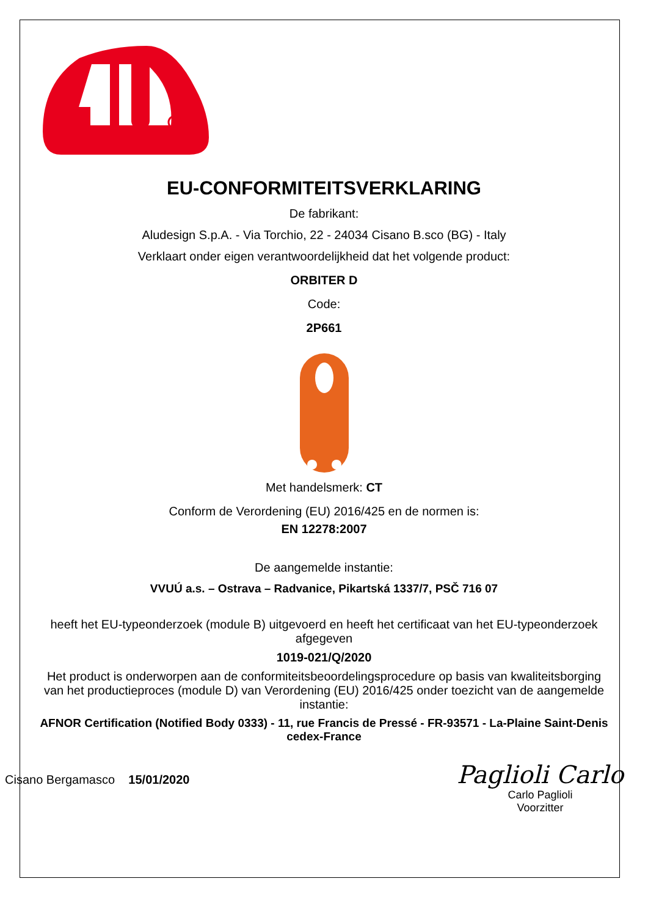EU-CONFORMITEITSVERKLARING
De fabrikant:
Aludesign S.p.A. - Via Torchio, 22 - 24034 Cisano B.sco (BG) - Italy
Verklaart onder eigen verantwoordelijkheid dat het volgende product:
ORBITER D
Code:
2P661
Met handelsmerk: CT
Conform de Verordening (EU) 2016/425 en de normen is:
EN 12278:2007
De aangemelde instantie:
VVUÚ a.s. – Ostrava – Radvanice, Pikartská 1337/7, PSČ 716 07
heeft het EU-typeonderzoek (module B) uitgevoerd en heeft het certificaat van het EU-typeonderzoek afgegeven
1019-021/Q/2020
Het product is onderworpen aan de conformiteitsbeoordelingsprocedure op basis van kwaliteitsborging van het productieproces (module D) van Verordening (EU) 2016/425 onder toezicht van de aangemelde instantie:
AFNOR Certification (Notified Body 0333) - 11, rue Francis de Pressé - FR-93571 - La-Plaine Saint-Denis cedex-France
Cisano Bergamasco 15/01/2020
Paglioli Carlo
Carlo Paglioli
Voorzitter